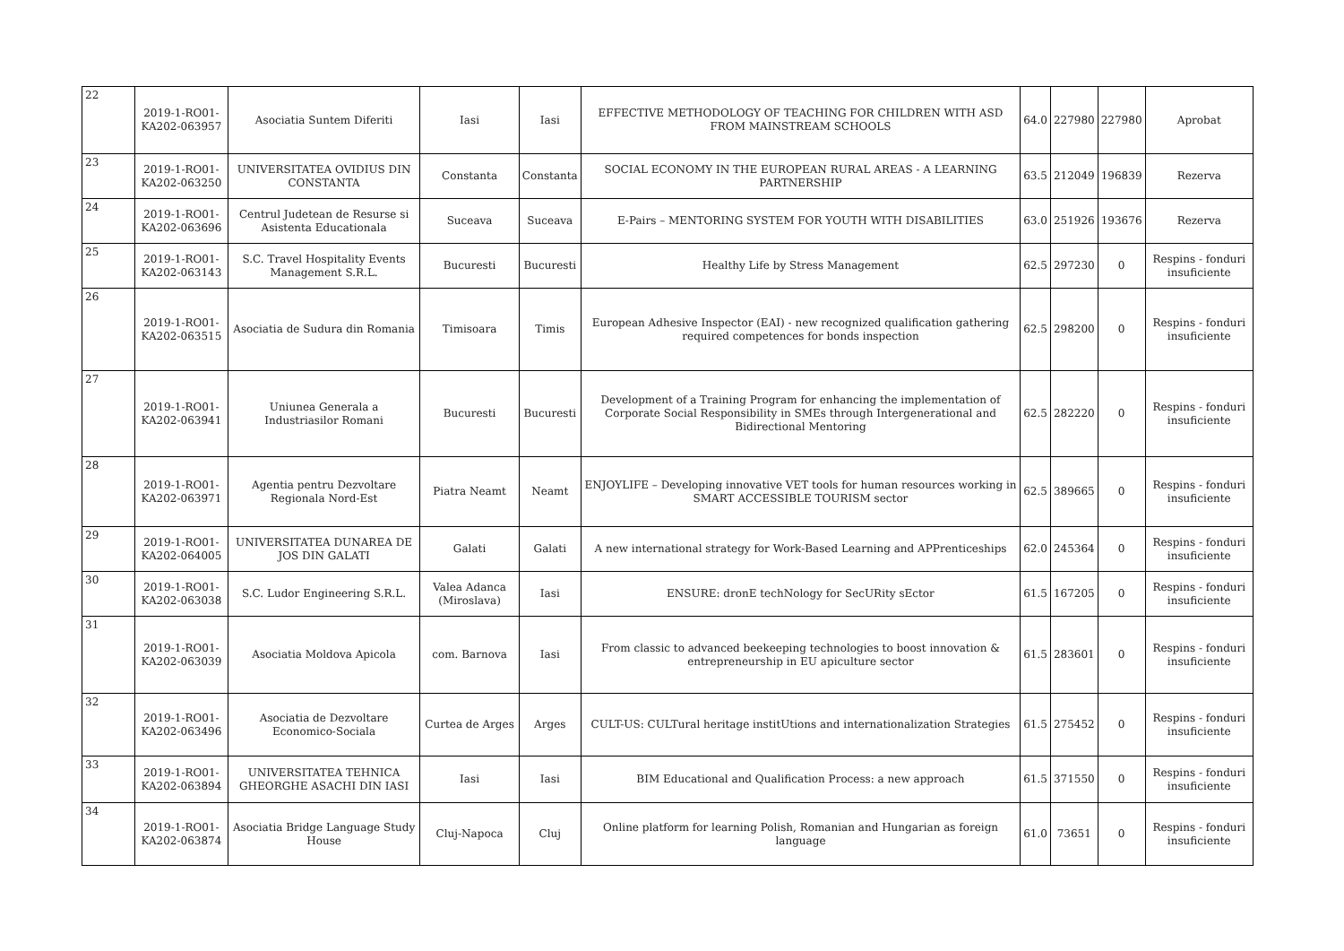| 22 | 2019-1-RO01-KA202-063957 | Asociatia Suntem Diferiti | Iasi | Iasi | EFFECTIVE METHODOLOGY OF TEACHING FOR CHILDREN WITH ASD FROM MAINSTREAM SCHOOLS | 64.0 | 227980 | 227980 | Aprobat |
| 23 | 2019-1-RO01-KA202-063250 | UNIVERSITATEA OVIDIUS DIN CONSTANTA | Constanta | Constanta | SOCIAL ECONOMY IN THE EUROPEAN RURAL AREAS - A LEARNING PARTNERSHIP | 63.5 | 212049 | 196839 | Rezerva |
| 24 | 2019-1-RO01-KA202-063696 | Centrul Judetean de Resurse si Asistenta Educationala | Suceava | Suceava | E-Pairs – MENTORING SYSTEM FOR YOUTH WITH DISABILITIES | 63.0 | 251926 | 193676 | Rezerva |
| 25 | 2019-1-RO01-KA202-063143 | S.C. Travel Hospitality Events Management S.R.L. | Bucuresti | Bucuresti | Healthy Life by Stress Management | 62.5 | 297230 | 0 | Respins - fonduri insuficiente |
| 26 | 2019-1-RO01-KA202-063515 | Asociatia de Sudura din Romania | Timisoara | Timis | European Adhesive Inspector (EAI) - new recognized qualification gathering required competences for bonds inspection | 62.5 | 298200 | 0 | Respins - fonduri insuficiente |
| 27 | 2019-1-RO01-KA202-063941 | Uniunea Generala a Industriasilor Romani | Bucuresti | Bucuresti | Development of a Training Program for enhancing the implementation of Corporate Social Responsibility in SMEs through Intergenerational and Bidirectional Mentoring | 62.5 | 282220 | 0 | Respins - fonduri insuficiente |
| 28 | 2019-1-RO01-KA202-063971 | Agentia pentru Dezvoltare Regionala Nord-Est | Piatra Neamt | Neamt | ENJOYLIFE – Developing innovative VET tools for human resources working in SMART ACCESSIBLE TOURISM sector | 62.5 | 389665 | 0 | Respins - fonduri insuficiente |
| 29 | 2019-1-RO01-KA202-064005 | UNIVERSITATEA DUNAREA DE JOS DIN GALATI | Galati | Galati | A new international strategy for Work-Based Learning and APPrenticeships | 62.0 | 245364 | 0 | Respins - fonduri insuficiente |
| 30 | 2019-1-RO01-KA202-063038 | S.C. Ludor Engineering S.R.L. | Valea Adanca (Miroslava) | Iasi | ENSURE: dronE techNology for SecURity sEctor | 61.5 | 167205 | 0 | Respins - fonduri insuficiente |
| 31 | 2019-1-RO01-KA202-063039 | Asociatia Moldova Apicola | com. Barnova | Iasi | From classic to advanced beekeeping technologies to boost innovation & entrepreneurship in EU apiculture sector | 61.5 | 283601 | 0 | Respins - fonduri insuficiente |
| 32 | 2019-1-RO01-KA202-063496 | Asociatia de Dezvoltare Economico-Sociala | Curtea de Arges | Arges | CULT-US: CULTural heritage institUtions and internationalization Strategies | 61.5 | 275452 | 0 | Respins - fonduri insuficiente |
| 33 | 2019-1-RO01-KA202-063894 | UNIVERSITATEA TEHNICA GHEORGHE ASACHI DIN IASI | Iasi | Iasi | BIM Educational and Qualification Process: a new approach | 61.5 | 371550 | 0 | Respins - fonduri insuficiente |
| 34 | 2019-1-RO01-KA202-063874 | Asociatia Bridge Language Study House | Cluj-Napoca | Cluj | Online platform for learning Polish, Romanian and Hungarian as foreign language | 61.0 | 73651 | 0 | Respins - fonduri insuficiente |